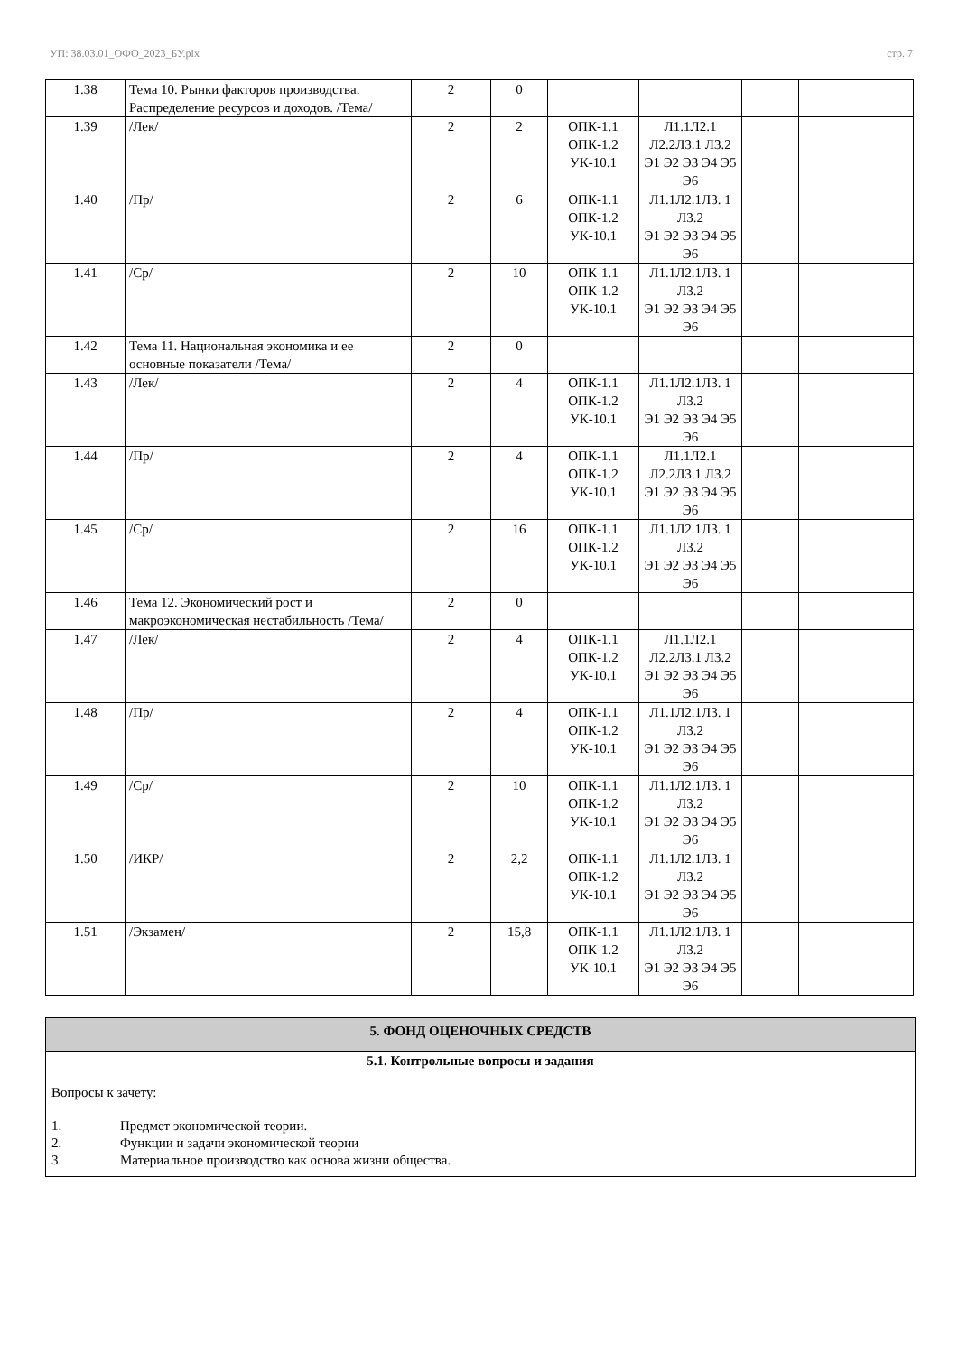УП: 38.03.01_ОФО_2023_БУ.plx стр. 7
| 1.38 | Тема 10. Рынки факторов производства. Распределение ресурсов и доходов. /Тема/ | 2 | 0 | | | | |
| 1.39 | /Лек/ | 2 | 2 | ОПК-1.1 ОПК-1.2 УК-10.1 | Л1.1Л2.1 Л2.2Л3.1 Л3.2 Э1 Э2 Э3 Э4 Э5 Э6 | | |
| 1.40 | /Пр/ | 2 | 6 | ОПК-1.1 ОПК-1.2 УК-10.1 | Л1.1Л2.1Л3. 1 Л3.2 Э1 Э2 Э3 Э4 Э5 Э6 | | |
| 1.41 | /Ср/ | 2 | 10 | ОПК-1.1 ОПК-1.2 УК-10.1 | Л1.1Л2.1Л3. 1 Л3.2 Э1 Э2 Э3 Э4 Э5 Э6 | | |
| 1.42 | Тема 11. Национальная экономика и ее основные показатели /Тема/ | 2 | 0 | | | | |
| 1.43 | /Лек/ | 2 | 4 | ОПК-1.1 ОПК-1.2 УК-10.1 | Л1.1Л2.1Л3. 1 Л3.2 Э1 Э2 Э3 Э4 Э5 Э6 | | |
| 1.44 | /Пр/ | 2 | 4 | ОПК-1.1 ОПК-1.2 УК-10.1 | Л1.1Л2.1 Л2.2Л3.1 Л3.2 Э1 Э2 Э3 Э4 Э5 Э6 | | |
| 1.45 | /Ср/ | 2 | 16 | ОПК-1.1 ОПК-1.2 УК-10.1 | Л1.1Л2.1Л3. 1 Л3.2 Э1 Э2 Э3 Э4 Э5 Э6 | | |
| 1.46 | Тема 12. Экономический рост и макроэкономическая нестабильность /Тема/ | 2 | 0 | | | | |
| 1.47 | /Лек/ | 2 | 4 | ОПК-1.1 ОПК-1.2 УК-10.1 | Л1.1Л2.1 Л2.2Л3.1 Л3.2 Э1 Э2 Э3 Э4 Э5 Э6 | | |
| 1.48 | /Пр/ | 2 | 4 | ОПК-1.1 ОПК-1.2 УК-10.1 | Л1.1Л2.1Л3. 1 Л3.2 Э1 Э2 Э3 Э4 Э5 Э6 | | |
| 1.49 | /Ср/ | 2 | 10 | ОПК-1.1 ОПК-1.2 УК-10.1 | Л1.1Л2.1Л3. 1 Л3.2 Э1 Э2 Э3 Э4 Э5 Э6 | | |
| 1.50 | /ИКР/ | 2 | 2,2 | ОПК-1.1 ОПК-1.2 УК-10.1 | Л1.1Л2.1Л3. 1 Л3.2 Э1 Э2 Э3 Э4 Э5 Э6 | | |
| 1.51 | /Экзамен/ | 2 | 15,8 | ОПК-1.1 ОПК-1.2 УК-10.1 | Л1.1Л2.1Л3. 1 Л3.2 Э1 Э2 Э3 Э4 Э5 Э6 | | |
5. ФОНД ОЦЕНОЧНЫХ СРЕДСТВ
5.1. Контрольные вопросы и задания
Вопросы к зачету:
1. Предмет экономической теории.
2. Функции и задачи экономической теории
3. Материальное производство как основа жизни общества.